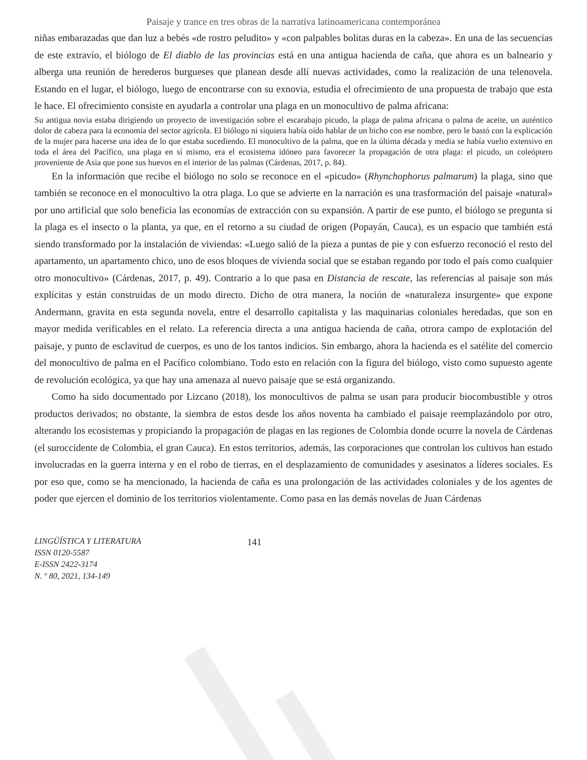Paisaje y trance en tres obras de la narrativa latinoamericana contemporánea
niñas embarazadas que dan luz a bebés «de rostro peludito» y «con palpables bolitas duras en la cabeza». En una de las secuencias de este extravío, el biólogo de El diablo de las provincias está en una antigua hacienda de caña, que ahora es un balneario y alberga una reunión de herederos burgueses que planean desde allí nuevas actividades, como la realización de una telenovela. Estando en el lugar, el biólogo, luego de encontrarse con su exnovia, estudia el ofrecimiento de una propuesta de trabajo que esta le hace. El ofrecimiento consiste en ayudarla a controlar una plaga en un monocultivo de palma africana:
Su antigua novia estaba dirigiendo un proyecto de investigación sobre el escarabajo picudo, la plaga de palma africana o palma de aceite, un auténtico dolor de cabeza para la economía del sector agrícola. El biólogo ni siquiera había oído hablar de un bicho con ese nombre, pero le bastó con la explicación de la mujer para hacerse una idea de lo que estaba sucediendo. El monocultivo de la palma, que en la última década y media se había vuelto extensivo en toda el área del Pacífico, una plaga en sí mismo, era el ecosistema idóneo para favorecer la propagación de otra plaga: el picudo, un coleóptero proveniente de Asia que pone sus huevos en el interior de las palmas (Cárdenas, 2017, p. 84).
En la información que recibe el biólogo no solo se reconoce en el «picudo» (Rhynchophorus palmarum) la plaga, sino que también se reconoce en el monocultivo la otra plaga. Lo que se advierte en la narración es una trasformación del paisaje «natural» por uno artificial que solo beneficia las economías de extracción con su expansión. A partir de ese punto, el biólogo se pregunta si la plaga es el insecto o la planta, ya que, en el retorno a su ciudad de origen (Popayán, Cauca), es un espacio que también está siendo transformado por la instalación de viviendas: «Luego salió de la pieza a puntas de pie y con esfuerzo reconoció el resto del apartamento, un apartamento chico, uno de esos bloques de vivienda social que se estaban regando por todo el país como cualquier otro monocultivo» (Cárdenas, 2017, p. 49). Contrario a lo que pasa en Distancia de rescate, las referencias al paisaje son más explícitas y están construidas de un modo directo. Dicho de otra manera, la noción de «naturaleza insurgente» que expone Andermann, gravita en esta segunda novela, entre el desarrollo capitalista y las maquinarias coloniales heredadas, que son en mayor medida verificables en el relato. La referencia directa a una antigua hacienda de caña, otrora campo de explotación del paisaje, y punto de esclavitud de cuerpos, es uno de los tantos indicios. Sin embargo, ahora la hacienda es el satélite del comercio del monocultivo de palma en el Pacífico colombiano. Todo esto en relación con la figura del biólogo, visto como supuesto agente de revolución ecológica, ya que hay una amenaza al nuevo paisaje que se está organizando.
Como ha sido documentado por Lizcano (2018), los monocultivos de palma se usan para producir biocombustible y otros productos derivados; no obstante, la siembra de estos desde los años noventa ha cambiado el paisaje reemplazándolo por otro, alterando los ecosistemas y propiciando la propagación de plagas en las regiones de Colombia donde ocurre la novela de Cárdenas (el suroccidente de Colombia, el gran Cauca). En estos territorios, además, las corporaciones que controlan los cultivos han estado involucradas en la guerra interna y en el robo de tierras, en el desplazamiento de comunidades y asesinatos a líderes sociales. Es por eso que, como se ha mencionado, la hacienda de caña es una prolongación de las actividades coloniales y de los agentes de poder que ejercen el dominio de los territorios violentamente. Como pasa en las demás novelas de Juan Cárdenas
LINGÜÍSTICA Y LITERATURA
ISSN 0120-5587
E-ISSN 2422-3174
N. º 80, 2021, 134-149
141